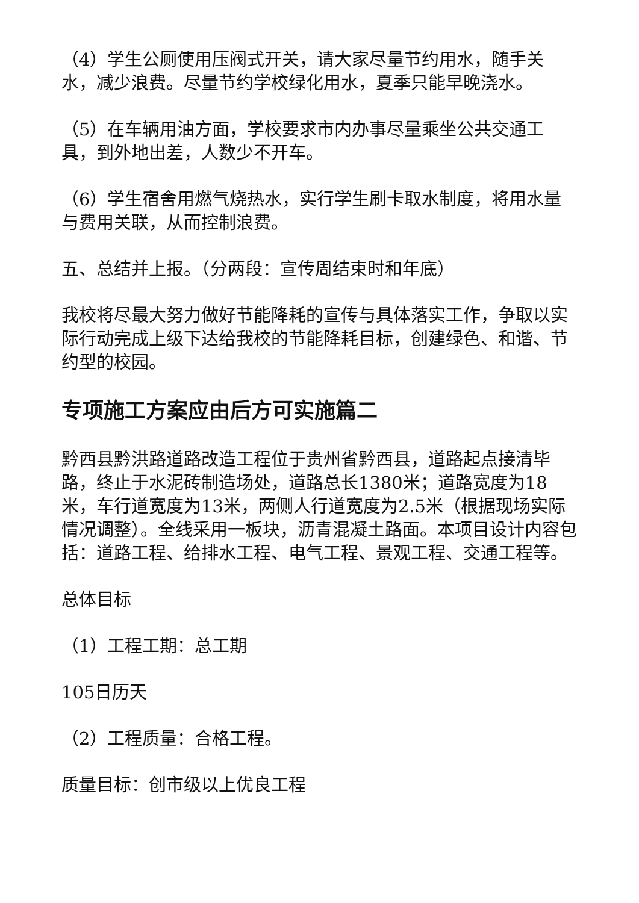（4）学生公厕使用压阀式开关，请大家尽量节约用水，随手关水，减少浪费。尽量节约学校绿化用水，夏季只能早晚浇水。
（5）在车辆用油方面，学校要求市内办事尽量乘坐公共交通工具，到外地出差，人数少不开车。
（6）学生宿舍用燃气烧热水，实行学生刷卡取水制度，将用水量与费用关联，从而控制浪费。
五、总结并上报。（分两段：宣传周结束时和年底）
我校将尽最大努力做好节能降耗的宣传与具体落实工作，争取以实际行动完成上级下达给我校的节能降耗目标，创建绿色、和谐、节约型的校园。
专项施工方案应由后方可实施篇二
黔西县黔洪路道路改造工程位于贵州省黔西县，道路起点接清毕路，终止于水泥砖制造场处，道路总长1380米；道路宽度为18米，车行道宽度为13米，两侧人行道宽度为2.5米（根据现场实际情况调整）。全线采用一板块，沥青混凝土路面。本项目设计内容包括：道路工程、给排水工程、电气工程、景观工程、交通工程等。
总体目标
（1）工程工期：总工期
105日历天
（2）工程质量：合格工程。
质量目标：创市级以上优良工程